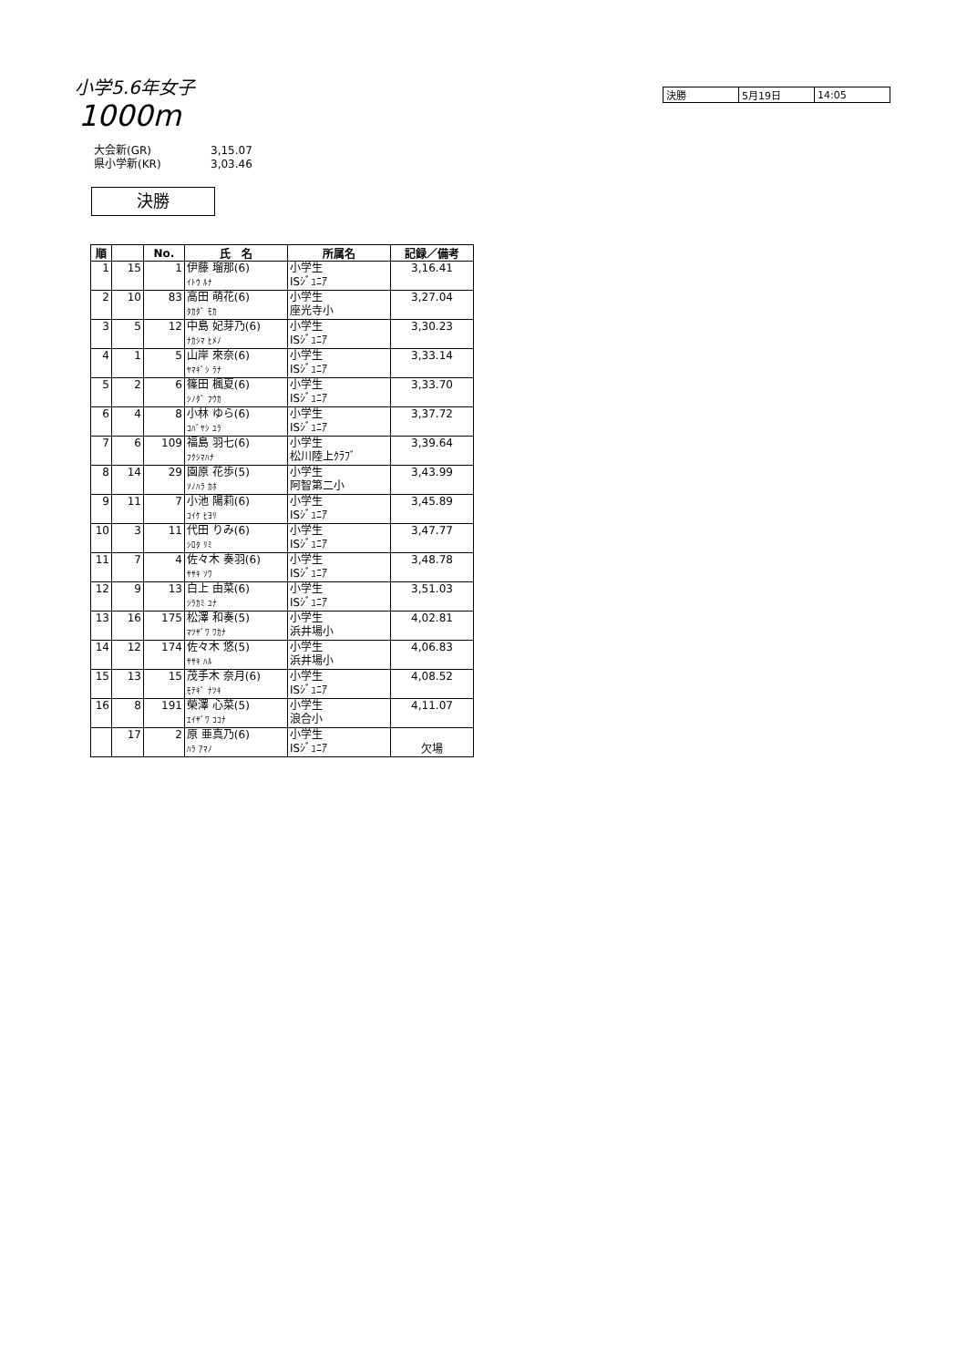小学5.6年女子
1000m
| 決勝 | 5月19日 | 14:05 |
大会新(GR) 3,15.07
県小学新(KR) 3,03.46
決勝
| 順 | | No. | 氏 名 | 所属名 | 記録／備考 |
| --- | --- | --- | --- | --- | --- |
| 1 | 15 | 1 | 伊藤 瑠那(6) ｲﾄｳ ﾙﾅ | 小学生 ISｼﾞｭﾆｱ | 3,16.41 |
| 2 | 10 | 83 | 高田 萌花(6) ﾀｶﾀﾞ ﾓｶ | 小学生 座光寺小 | 3,27.04 |
| 3 | 5 | 12 | 中島 妃芽乃(6) ﾅｶｼﾏ ﾋﾒﾉ | 小学生 ISｼﾞｭﾆｱ | 3,30.23 |
| 4 | 1 | 5 | 山岸 來奈(6) ﾔﾏｷﾞｼ ﾗﾅ | 小学生 ISｼﾞｭﾆｱ | 3,33.14 |
| 5 | 2 | 6 | 篠田 楓夏(6) ｼﾉﾀﾞ ﾌｳｶ | 小学生 ISｼﾞｭﾆｱ | 3,33.70 |
| 6 | 4 | 8 | 小林 ゆら(6) ｺﾊﾞﾔｼ ﾕﾗ | 小学生 ISｼﾞｭﾆｱ | 3,37.72 |
| 7 | 6 | 109 | 福島 羽七(6) ﾌｸｼﾏﾊﾅ | 小学生 松川陸上ｸﾗﾌﾞ | 3,39.64 |
| 8 | 14 | 29 | 園原 花歩(5) ｿﾉﾊﾗ ｶﾎ | 小学生 阿智第二小 | 3,43.99 |
| 9 | 11 | 7 | 小池 陽莉(6) ｺｲｹ ﾋﾖﾘ | 小学生 ISｼﾞｭﾆｱ | 3,45.89 |
| 10 | 3 | 11 | 代田 りみ(6) ｼﾛﾀ ﾘﾐ | 小学生 ISｼﾞｭﾆｱ | 3,47.77 |
| 11 | 7 | 4 | 佐々木 奏羽(6) ｻｻｷ ｿﾜ | 小学生 ISｼﾞｭﾆｱ | 3,48.78 |
| 12 | 9 | 13 | 白上 由菜(6) ｼﾗｶﾐ ﾕﾅ | 小学生 ISｼﾞｭﾆｱ | 3,51.03 |
| 13 | 16 | 175 | 松澤 和奏(5) ﾏﾂｻﾞﾜ ﾜｶﾅ | 小学生 浜井場小 | 4,02.81 |
| 14 | 12 | 174 | 佐々木 悠(5) ｻｻｷ ﾊﾙ | 小学生 浜井場小 | 4,06.83 |
| 15 | 13 | 15 | 茂手木 奈月(6) ﾓﾃｷﾞ ﾅﾂｷ | 小学生 ISｼﾞｭﾆｱ | 4,08.52 |
| 16 | 8 | 191 | 榮澤 心菜(5) ｴｲｻﾞﾜ ｺｺﾅ | 小学生 浪合小 | 4,11.07 |
| | 17 | 2 | 原 亜真乃(6) ﾊﾗ ｱﾏﾉ | 小学生 ISｼﾞｭﾆｱ | 欠場 |